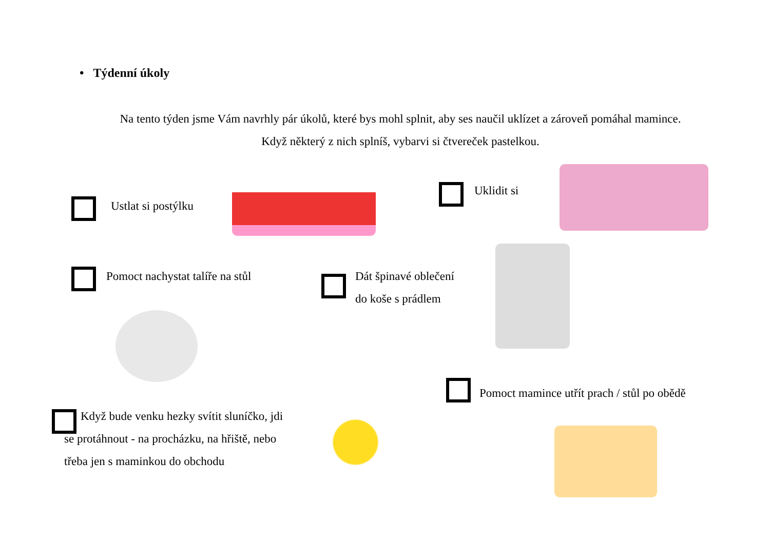• Týdenní úkoly
Na tento týden jsme Vám navrhly pár úkolů, které bys mohl splnit, aby ses naučil uklízet a zároveň pomáhal mamince.
Když některý z nich splníš, vybarvi si čtvereček pastelkou.
Ustlat si postýlku
Uklidit si
Pomoct nachystat talíře na stůl
Dát špinavé oblečení
do koše s prádlem
Pomoct mamince utřít prach / stůl po obědě
Když bude venku hezky svítit sluníčko, jdi se protáhnout - na procházku, na hřiště, nebo třeba jen s maminkou do obchodu